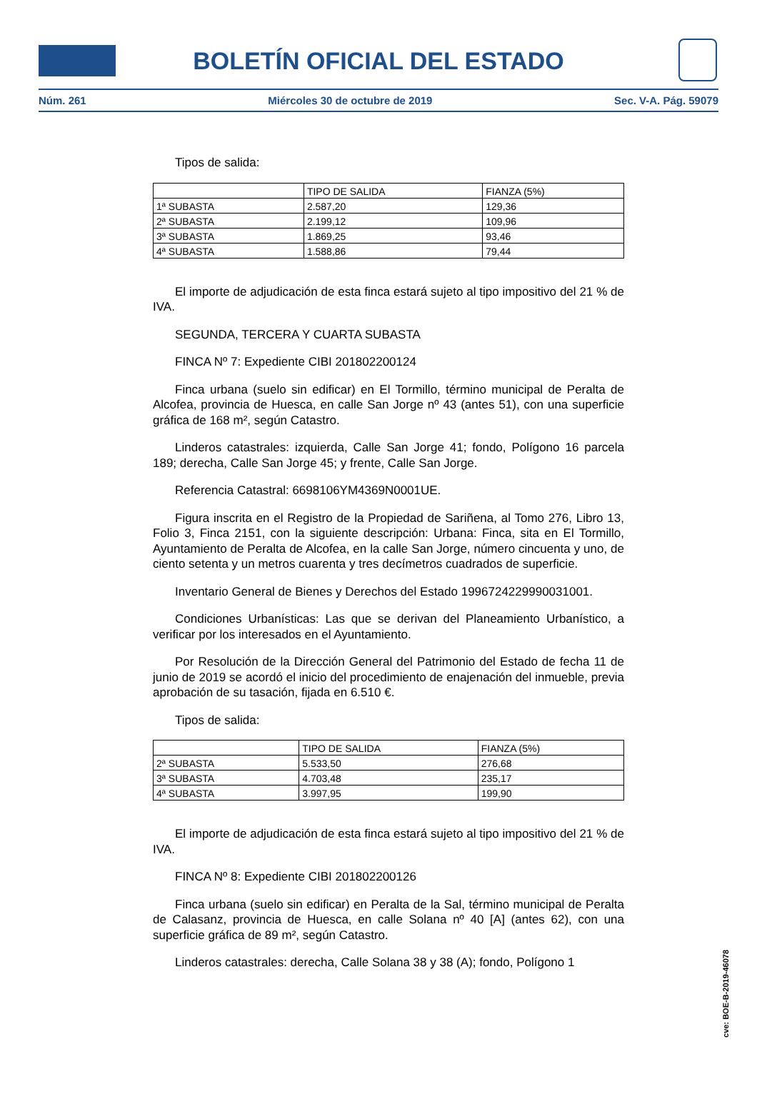BOLETÍN OFICIAL DEL ESTADO
Núm. 261 Miércoles 30 de octubre de 2019 Sec. V-A. Pág. 59079
Tipos de salida:
| | TIPO DE SALIDA | FIANZA (5%) |
| 1ª SUBASTA | 2.587,20 | 129,36 |
| 2ª SUBASTA | 2.199,12 | 109,96 |
| 3ª SUBASTA | 1.869,25 | 93,46 |
| 4ª SUBASTA | 1.588,86 | 79,44 |
El importe de adjudicación de esta finca estará sujeto al tipo impositivo del 21 % de IVA.
SEGUNDA, TERCERA Y CUARTA SUBASTA
FINCA Nº 7: Expediente CIBI 201802200124
Finca urbana (suelo sin edificar) en El Tormillo, término municipal de Peralta de Alcofea, provincia de Huesca, en calle San Jorge nº 43 (antes 51), con una superficie gráfica de 168 m², según Catastro.
Linderos catastrales: izquierda, Calle San Jorge 41; fondo, Polígono 16 parcela 189; derecha, Calle San Jorge 45; y frente, Calle San Jorge.
Referencia Catastral: 6698106YM4369N0001UE.
Figura inscrita en el Registro de la Propiedad de Sariñena, al Tomo 276, Libro 13, Folio 3, Finca 2151, con la siguiente descripción: Urbana: Finca, sita en El Tormillo, Ayuntamiento de Peralta de Alcofea, en la calle San Jorge, número cincuenta y uno, de ciento setenta y un metros cuarenta y tres decímetros cuadrados de superficie.
Inventario General de Bienes y Derechos del Estado 1996724229990031001.
Condiciones Urbanísticas: Las que se derivan del Planeamiento Urbanístico, a verificar por los interesados en el Ayuntamiento.
Por Resolución de la Dirección General del Patrimonio del Estado de fecha 11 de junio de 2019 se acordó el inicio del procedimiento de enajenación del inmueble, previa aprobación de su tasación, fijada en 6.510 €.
Tipos de salida:
| | TIPO DE SALIDA | FIANZA (5%) |
| 2ª SUBASTA | 5.533,50 | 276,68 |
| 3ª SUBASTA | 4.703,48 | 235,17 |
| 4ª SUBASTA | 3.997,95 | 199,90 |
El importe de adjudicación de esta finca estará sujeto al tipo impositivo del 21 % de IVA.
FINCA Nº 8: Expediente CIBI 201802200126
Finca urbana (suelo sin edificar) en Peralta de la Sal, término municipal de Peralta de Calasanz, provincia de Huesca, en calle Solana nº 40 [A] (antes 62), con una superficie gráfica de 89 m², según Catastro.
Linderos catastrales: derecha, Calle Solana 38 y 38 (A); fondo, Polígono 1
cve: BOE-B-2019-46078